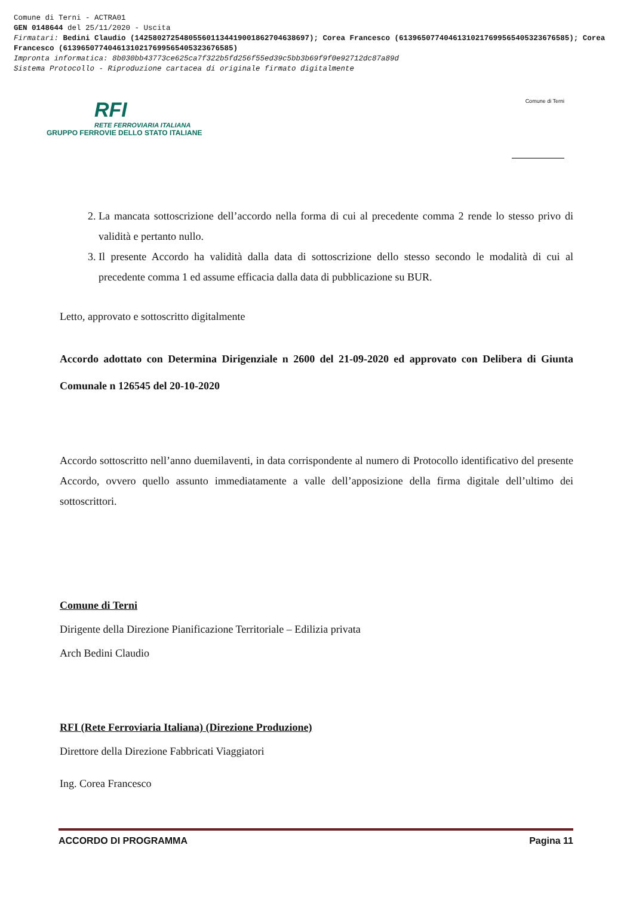Comune di Terni - ACTRA01
GEN 0148644 del 25/11/2020 - Uscita
Firmatari: Bedini Claudio (142580272548055601134419001862704638697); Corea Francesco (61396507740461310217699565405323676585); Corea Francesco (61396507740461310217699565405323676585)
Impronta informatica: 8b030bb43773ce625ca7f322b5fd256f55ed39c5bb3b69f9f0e92712dc87a89d
Sistema Protocollo - Riproduzione cartacea di originale firmato digitalmente
RFI
RETE FERROVIARIA ITALIANA
GRUPPO FERROVIE DELLO STATO ITALIANE
Comune di Terni
2. La mancata sottoscrizione dell’accordo nella forma di cui al precedente comma 2 rende lo stesso privo di validità e pertanto nullo.
3. Il presente Accordo ha validità dalla data di sottoscrizione dello stesso secondo le modalità di cui al precedente comma 1 ed assume efficacia dalla data di pubblicazione su BUR.
Letto, approvato e sottoscritto digitalmente
Accordo adottato con Determina Dirigenziale n 2600 del 21-09-2020 ed approvato con Delibera di Giunta Comunale n 126545 del 20-10-2020
Accordo sottoscritto nell’anno duemilaventi, in data corrispondente al numero di Protocollo identificativo del presente Accordo, ovvero quello assunto immediatamente a valle dell’apposizione della firma digitale dell’ultimo dei sottoscrittori.
Comune di Terni
Dirigente della Direzione Pianificazione Territoriale – Edilizia privata
Arch Bedini Claudio
RFI (Rete Ferroviaria Italiana) (Direzione Produzione)
Direttore della Direzione Fabbricati Viaggiatori
Ing. Corea Francesco
ACCORDO DI PROGRAMMA Pagina 11